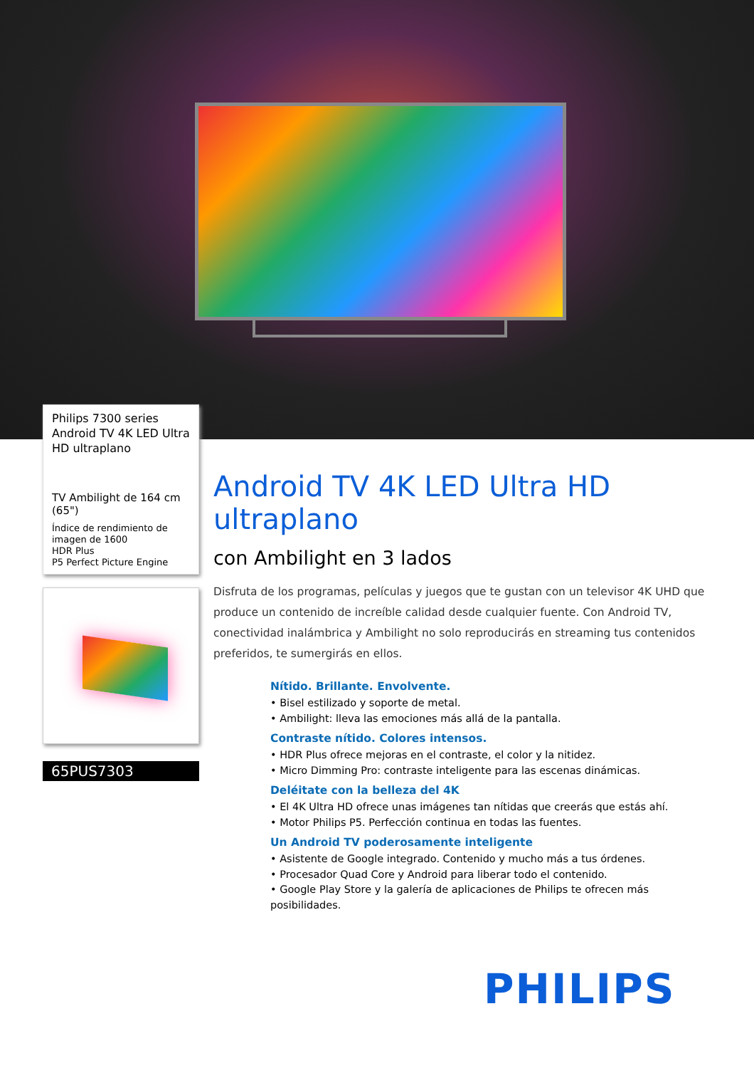Philips 7300 series
Android TV 4K LED Ultra HD ultraplano
TV Ambilight de 164 cm (65")
Índice de rendimiento de imagen de 1600
HDR Plus
P5 Perfect Picture Engine
65PUS7303
Android TV 4K LED Ultra HD ultraplano
con Ambilight en 3 lados
Disfruta de los programas, películas y juegos que te gustan con un televisor 4K UHD que produce un contenido de increíble calidad desde cualquier fuente. Con Android TV, conectividad inalámbrica y Ambilight no solo reproducirás en streaming tus contenidos preferidos, te sumergirás en ellos.
Nítido. Brillante. Envolvente.
• Bisel estilizado y soporte de metal.
• Ambilight: lleva las emociones más allá de la pantalla.
Contraste nítido. Colores intensos.
• HDR Plus ofrece mejoras en el contraste, el color y la nitidez.
• Micro Dimming Pro: contraste inteligente para las escenas dinámicas.
Deléitate con la belleza del 4K
• El 4K Ultra HD ofrece unas imágenes tan nítidas que creerás que estás ahí.
• Motor Philips P5. Perfección continua en todas las fuentes.
Un Android TV poderosamente inteligente
• Asistente de Google integrado. Contenido y mucho más a tus órdenes.
• Procesador Quad Core y Android para liberar todo el contenido.
• Google Play Store y la galería de aplicaciones de Philips te ofrecen más posibilidades.
PHILIPS